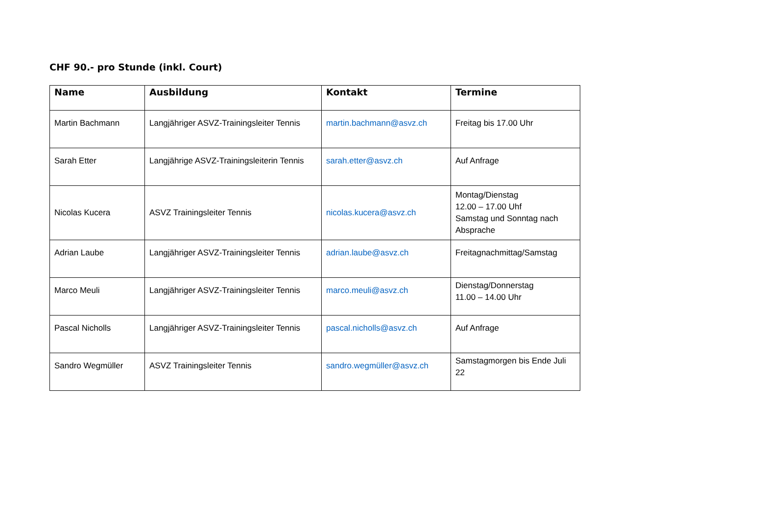CHF 90.- pro Stunde (inkl. Court)
| Name | Ausbildung | Kontakt | Termine |
| --- | --- | --- | --- |
| Martin Bachmann | Langjähriger ASVZ-Trainingsleiter Tennis | martin.bachmann@asvz.ch | Freitag bis 17.00 Uhr |
| Sarah Etter | Langjährige ASVZ-Trainingsleiterin Tennis | sarah.etter@asvz.ch | Auf Anfrage |
| Nicolas Kucera | ASVZ Trainingsleiter Tennis | nicolas.kucera@asvz.ch | Montag/Dienstag 12.00 – 17.00 Uhf Samstag und Sonntag nach Absprache |
| Adrian Laube | Langjähriger ASVZ-Trainingsleiter Tennis | adrian.laube@asvz.ch | Freitagnachmittag/Samstag |
| Marco Meuli | Langjähriger ASVZ-Trainingsleiter Tennis | marco.meuli@asvz.ch | Dienstag/Donnerstag 11.00 – 14.00 Uhr |
| Pascal Nicholls | Langjähriger ASVZ-Trainingsleiter Tennis | pascal.nicholls@asvz.ch | Auf Anfrage |
| Sandro Wegmüller | ASVZ Trainingsleiter Tennis | sandro.wegmüller@asvz.ch | Samstagmorgen bis Ende Juli 22 |